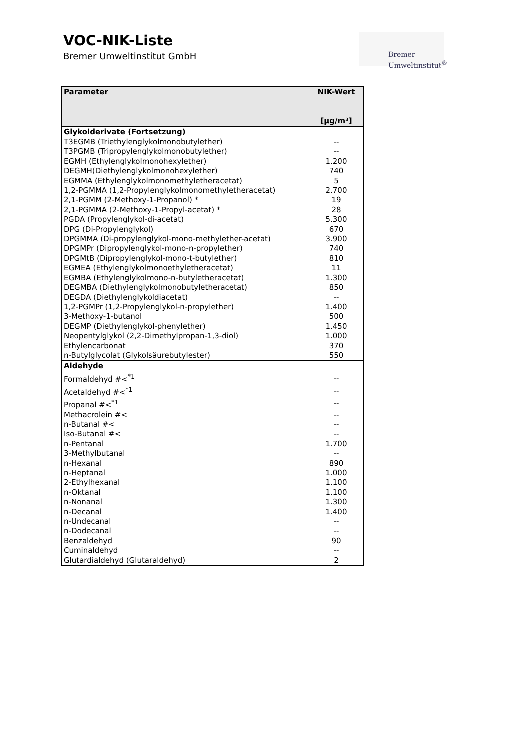VOC-NIK-Liste
Bremer Umweltinstitut GmbH
Bremer
Umweltinstitut<sup>®</sup>
| Parameter | NIK-Wert [µg/m³] |
| --- | --- |
| Glykolderivate (Fortsetzung) | |
| T3EGMB (Triethylenglykolmonobutylether) | -- |
| T3PGMB (Tripropylenglykolmonobutylether) | -- |
| EGMH (Ethylenglykolmonohexylether) | 1.200 |
| DEGMH(Diethylenglykolmonohexylether) | 740 |
| EGMMA (Ethylenglykolmonomethyletheracetat) | 5 |
| 1,2-PGMMA (1,2-Propylenglykolmonomethyletheracetat) | 2.700 |
| 2,1-PGMM (2-Methoxy-1-Propanol) * | 19 |
| 2,1-PGMMA (2-Methoxy-1-Propyl-acetat) * | 28 |
| PGDA (Propylenglykol-di-acetat) | 5.300 |
| DPG (Di-Propylenglykol) | 670 |
| DPGMMA (Di-propylenglykol-mono-methylether-acetat) | 3.900 |
| DPGMPr (Dipropylenglykol-mono-n-propylether) | 740 |
| DPGMtB (Dipropylenglykol-mono-t-butylether) | 810 |
| EGMEA (Ethylenglykolmonoethyletheracetat) | 11 |
| EGMBA (Ethylenglykolmono-n-butyletheracetat) | 1.300 |
| DEGMBA (Diethylenglykolmonobutyletheracetat) | 850 |
| DEGDA (Diethylenglykoldiacetat) | -- |
| 1,2-PGMPr (1,2-Propylenglykol-n-propylether) | 1.400 |
| 3-Methoxy-1-butanol | 500 |
| DEGMP (Diethylenglykol-phenylether) | 1.450 |
| Neopentylglykol (2,2-Dimethylpropan-1,3-diol) | 1.000 |
| Ethylencarbonat | 370 |
| n-Butylglycolat (Glykolsäurebutylester) | 550 |
| Aldehyde | |
| Formaldehyd #<<sup>*1</sup> | -- |
| Acetaldehyd #<<sup>*1</sup> | -- |
| Propanal #<<sup>*1</sup> | -- |
| Methacrolein #< | -- |
| n-Butanal #< | -- |
| Iso-Butanal #< | -- |
| n-Pentanal | 1.700 |
| 3-Methylbutanal | -- |
| n-Hexanal | 890 |
| n-Heptanal | 1.000 |
| 2-Ethylhexanal | 1.100 |
| n-Oktanal | 1.100 |
| n-Nonanal | 1.300 |
| n-Decanal | 1.400 |
| n-Undecanal | -- |
| n-Dodecanal | -- |
| Benzaldehyd | 90 |
| Cuminaldehyd | -- |
| Glutardialdehyd (Glutaraldehyd) | 2 |